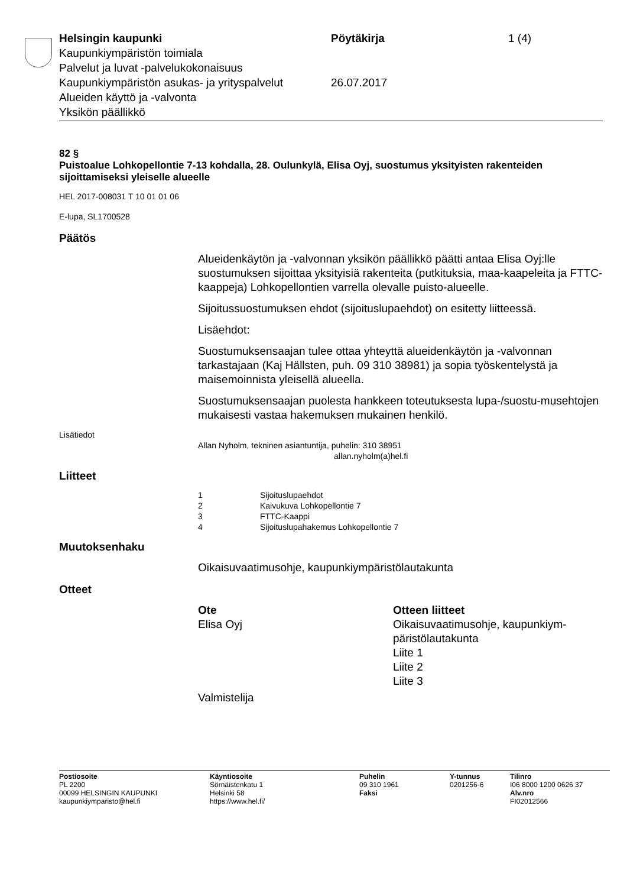Helsingin kaupunki Pöytäkirja 1 (4)
Kaupunkiympäristön toimiala
Palvelut ja luvat -palvelukokonaisuus
Kaupunkiympäristön asukas- ja yrityspalvelut
26.07.2017
Alueiden käyttö ja -valvonta
Yksikön päällikkö
82 §
Puistoalue Lohkopellontie 7-13 kohdalla, 28. Oulunkylä, Elisa Oyj, suostumus yksityisten rakenteiden sijoittamiseksi yleiselle alueelle
HEL 2017-008031 T 10 01 01 06
E-lupa, SL1700528
Päätös
Alueidenkäytön ja -valvonnan yksikön päällikkö päätti antaa Elisa Oyj:lle suostumuksen sijoittaa yksityisiä rakenteita (putkituksia, maa-kaapeleita ja FTTC-kaappeja) Lohkopellontien varrella olevalle puisto-alueelle.
Sijoitussuostumuksen ehdot (sijoituslupaehdot) on esitetty liitteessä.
Lisäehdot:
Suostumuksensaajan tulee ottaa yhteyttä alueidenkäytön ja -valvonnan tarkastajaan (Kaj Hällsten, puh. 09 310 38981) ja sopia työskentelystä ja maisemoinnista yleisellä alueella.
Suostumuksensaajan puolesta hankkeen toteutuksesta lupa-/suostu-musehtojen mukaisesti vastaa hakemuksen mukainen henkilö.
Lisätiedot
Allan Nyholm, tekninen asiantuntija, puhelin: 310 38951
allan.nyholm(a)hel.fi
Liitteet
1 Sijoituslupaehdot
2 Kaivukuva Lohkopellontie 7
3 FTTC-Kaappi
4 Sijoituslupahakemus Lohkopellontie 7
Muutoksenhaku
Oikaisuvaatimusohje, kaupunkiympäristölautakunta
Otteet
Ote
Elisa Oyj
Otteen liitteet
Oikaisuvaatimusohje, kaupunkiym-
päristölautakunta
Liite 1
Liite 2
Liite 3
Valmistelija
Postiosoite
PL 2200
00099 HELSINGIN KAUPUNKI
kaupunkiymparisto@hel.fi
Käyntiosoite
Sörnäistenkatu 1
Helsinki 58
https://www.hel.fi/
Puhelin
09 310 1961
Faksi
Y-tunnus
0201256-6
Tilinro
I06 8000 1200 0626 37
Alv.nro
FI02012566